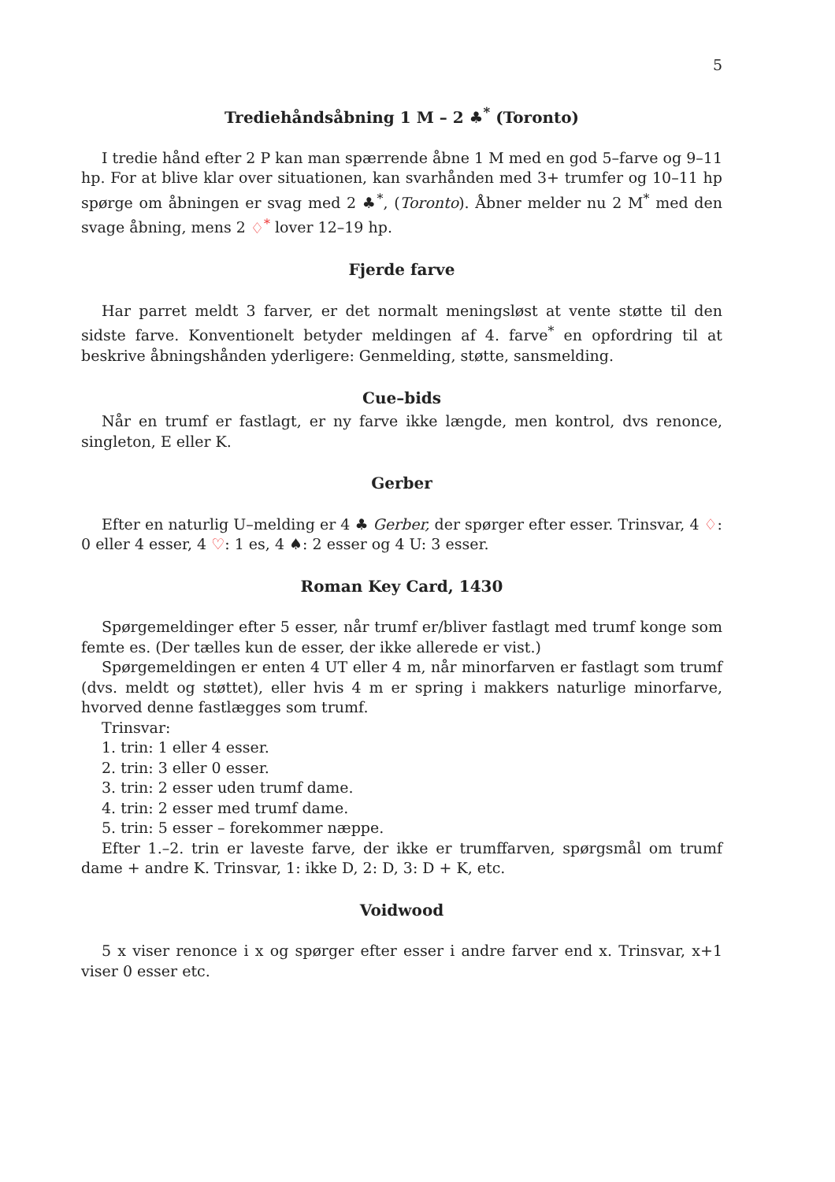5
Trediehåndsåbning 1 M – 2 ♣<sup>*</sup> (Toronto)
I tredie hånd efter 2 P kan man spærrende åbne 1 M med en god 5–farve og 9–11 hp. For at blive klar over situationen, kan svarhånden med 3+ trumfer og 10–11 hp spørge om åbningen er svag med 2 ♣<sup>*</sup>, (Toronto). Åbner melder nu 2 M<sup>*</sup> med den svage åbning, mens 2 ♢<sup>*</sup> lover 12–19 hp.
Fjerde farve
Har parret meldt 3 farver, er det normalt meningsløst at vente støtte til den sidste farve. Konventionelt betyder meldingen af 4. farve<sup>*</sup> en opfordring til at beskrive åbningshånden yderligere: Genmelding, støtte, sansmelding.
Cue–bids
Når en trumf er fastlagt, er ny farve ikke længde, men kontrol, dvs renonce, singleton, E eller K.
Gerber
Efter en naturlig U–melding er 4 ♣ Gerber, der spørger efter esser. Trinsvar, 4 ♢: 0 eller 4 esser, 4 ♡: 1 es, 4 ♠: 2 esser og 4 U: 3 esser.
Roman Key Card, 1430
Spørgemeldinger efter 5 esser, når trumf er/bliver fastlagt med trumf konge som femte es. (Der tælles kun de esser, der ikke allerede er vist.)
Spørgemeldingen er enten 4 UT eller 4 m, når minorfarven er fastlagt som trumf (dvs. meldt og støttet), eller hvis 4 m er spring i makkers naturlige minorfarve, hvorved denne fastlægges som trumf.
Trinsvar:
1. trin: 1 eller 4 esser.
2. trin: 3 eller 0 esser.
3. trin: 2 esser uden trumf dame.
4. trin: 2 esser med trumf dame.
5. trin: 5 esser – forekommer næppe.
Efter 1.–2. trin er laveste farve, der ikke er trumffarven, spørgsmål om trumf dame + andre K. Trinsvar, 1: ikke D, 2: D, 3: D + K, etc.
Voidwood
5 x viser renonce i x og spørger efter esser i andre farver end x. Trinsvar, x+1 viser 0 esser etc.